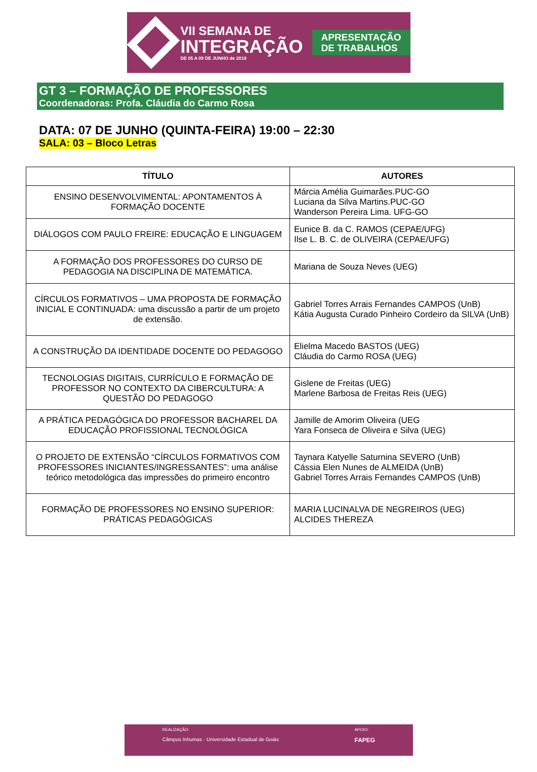VII SEMANA DE
INTEGRAÇÃO
DE 05 A 09 DE JUNHO de 2018
APRESENTAÇÃO
DE TRABALHOS
GT 3 – FORMAÇÃO DE PROFESSORES
Coordenadoras: Profa. Cláudia do Carmo Rosa
DATA: 07 DE JUNHO (QUINTA-FEIRA) 19:00 – 22:30
SALA: 03 – Bloco Letras
| TÍTULO | AUTORES |
| --- | --- |
| ENSINO DESENVOLVIMENTAL: APONTAMENTOS À FORMAÇÃO DOCENTE | Márcia Amélia Guimarães.PUC-GO Luciana da Silva Martins.PUC-GO Wanderson Pereira Lima. UFG-GO |
| DIÁLOGOS COM PAULO FREIRE: EDUCAÇÃO E LINGUAGEM | Eunice B. da C. RAMOS (CEPAE/UFG) Ilse L. B. C. de OLIVEIRA (CEPAE/UFG) |
| A FORMAÇÃO DOS PROFESSORES DO CURSO DE PEDAGOGIA NA DISCIPLINA DE MATEMÁTICA. | Mariana de Souza Neves (UEG) |
| CÍRCULOS FORMATIVOS – UMA PROPOSTA DE FORMAÇÃO INICIAL E CONTINUADA: uma discussão a partir de um projeto de extensão. | Gabriel Torres Arrais Fernandes CAMPOS (UnB) Kátia Augusta Curado Pinheiro Cordeiro da SILVA (UnB) |
| A CONSTRUÇÃO DA IDENTIDADE DOCENTE DO PEDAGOGO | Elielma Macedo BASTOS (UEG) Cláudia do Carmo ROSA (UEG) |
| TECNOLOGIAS DIGITAIS, CURRÍCULO E FORMAÇÃO DE PROFESSOR NO CONTEXTO DA CIBERCULTURA: A QUESTÃO DO PEDAGOGO | Gislene de Freitas (UEG) Marlene Barbosa de Freitas Reis (UEG) |
| A PRÁTICA PEDAGÓGICA DO PROFESSOR BACHAREL DA EDUCAÇÃO PROFISSIONAL TECNOLÓGICA | Jamille de Amorim Oliveira (UEG Yara Fonseca de Oliveira e Silva (UEG) |
| O PROJETO DE EXTENSÃO “CÍRCULOS FORMATIVOS COM PROFESSORES INICIANTES/INGRESSANTES”: uma análise teórico metodológica das impressões do primeiro encontro | Taynara Katyelle Saturnina SEVERO (UnB) Cássia Elen Nunes de ALMEIDA (UnB) Gabriel Torres Arrais Fernandes CAMPOS (UnB) |
| FORMAÇÃO DE PROFESSORES NO ENSINO SUPERIOR: PRÁTICAS PEDAGÓGICAS | MARIA LUCINALVA DE NEGREIROS (UEG) ALCIDES THEREZA |
REALIZAÇÃO:
Câmpus Inhumas · Universidade Estadual de Goiás
APOIO:
FAPEG